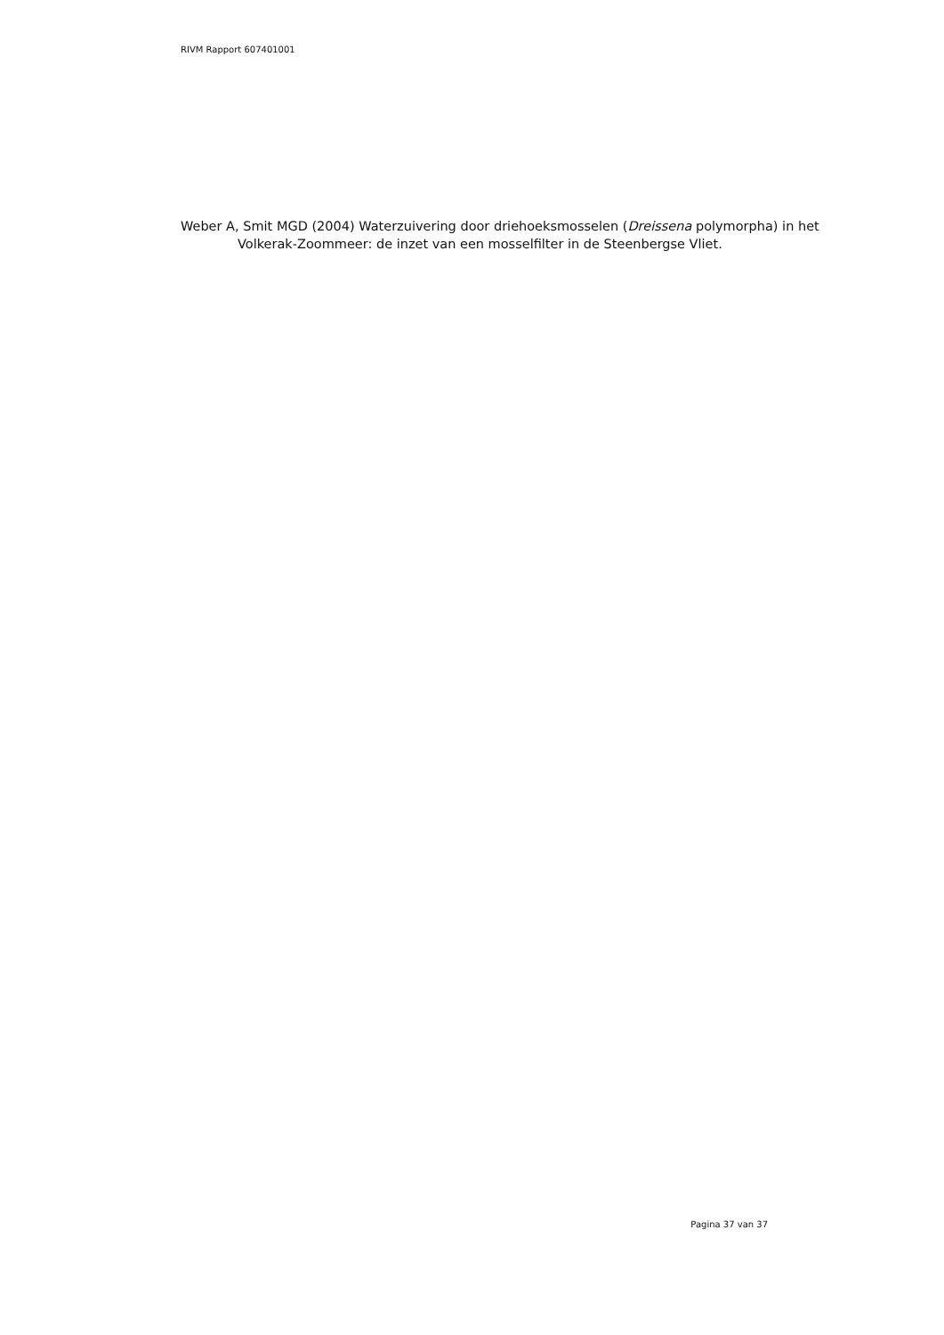RIVM Rapport 607401001
Weber A, Smit MGD (2004) Waterzuivering door driehoeksmosselen (Dreissena polymorpha) in het Volkerak-Zoommeer: de inzet van een mosselfilter in de Steenbergse Vliet.
Pagina 37 van 37